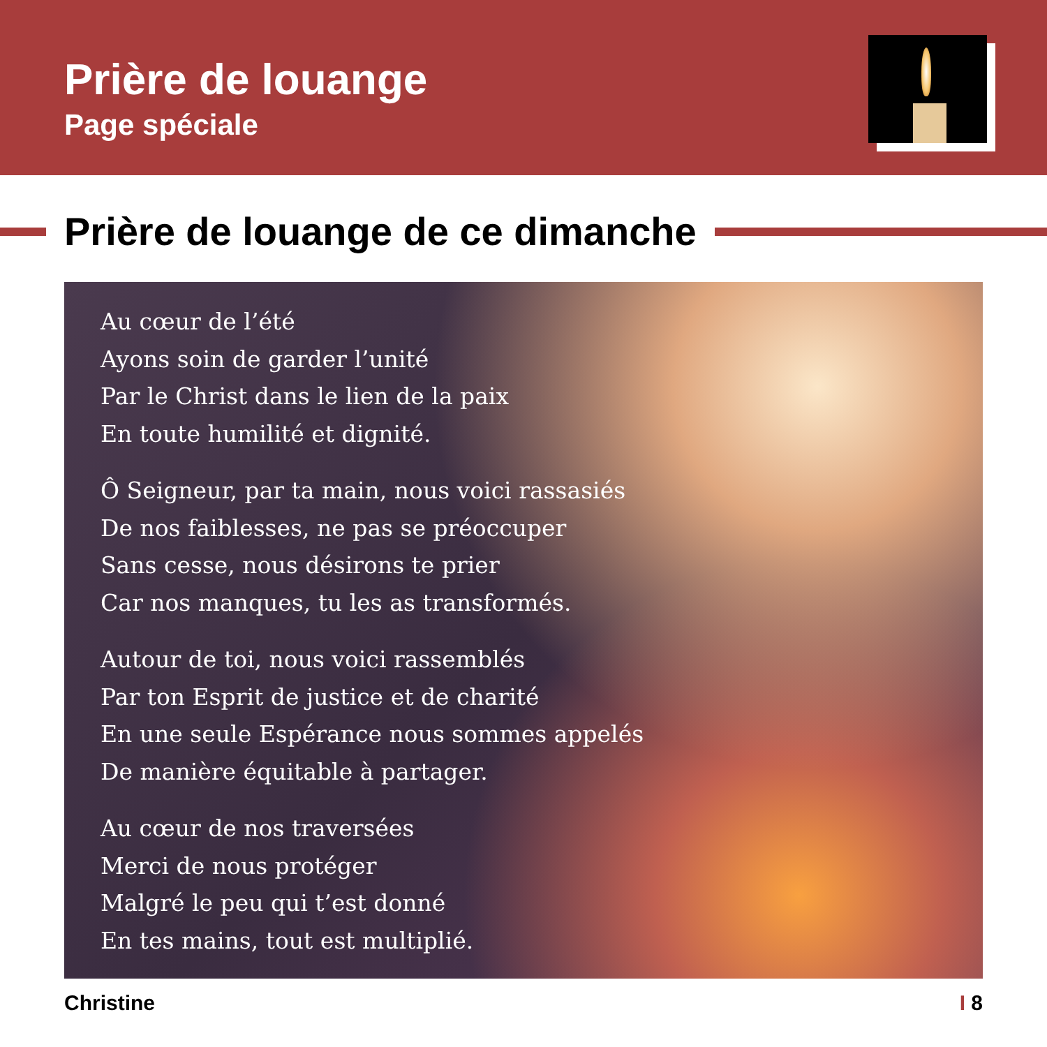Prière de louange
Page spéciale
Prière de louange de ce dimanche
Au cœur de l’été
Ayons soin de garder l’unité
Par le Christ dans le lien de la paix
En toute humilité et dignité.
Ô Seigneur, par ta main, nous voici rassasiés
De nos faiblesses, ne pas se préoccuper
Sans cesse, nous désirons te prier
Car nos manques, tu les as transformés.
Autour de toi, nous voici rassemblés
Par ton Esprit de justice et de charité
En une seule Espérance nous sommes appelés
De manière équitable à partager.
Au cœur de nos traversées
Merci de nous protéger
Malgré le peu qui t’est donné
En tes mains, tout est multiplié.
Christine I 8